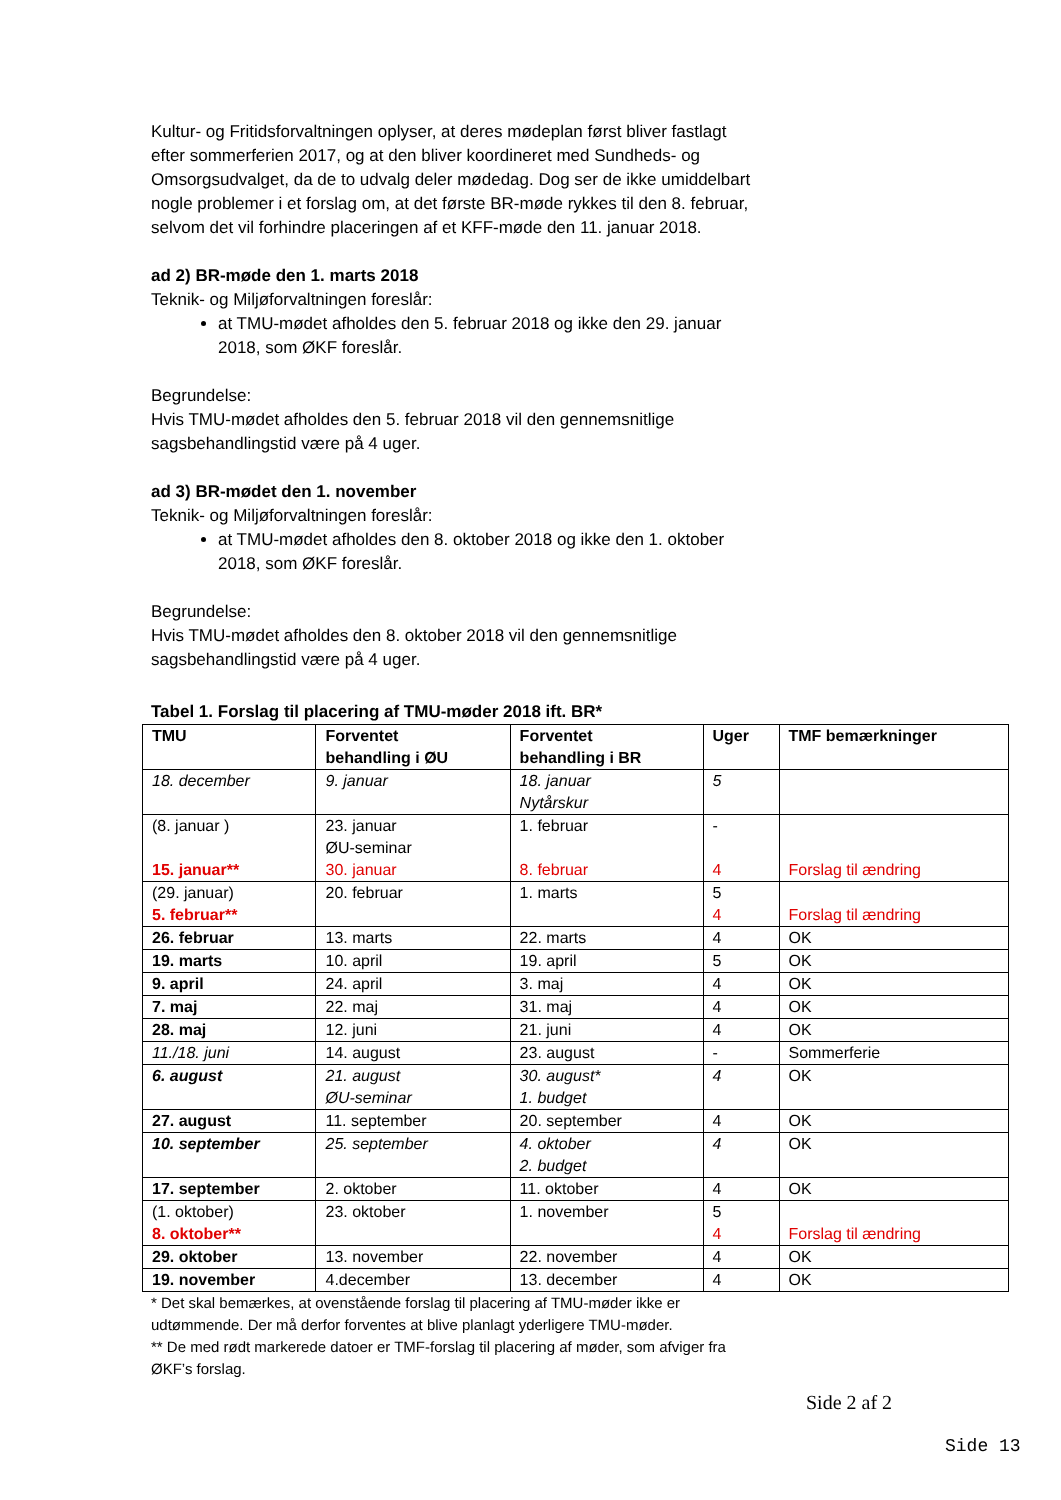Kultur- og Fritidsforvaltningen oplyser, at deres mødeplan først bliver fastlagt efter sommerferien 2017, og at den bliver koordineret med Sundheds- og Omsorgsudvalget, da de to udvalg deler mødedag. Dog ser de ikke umiddelbart nogle problemer i et forslag om, at det første BR-møde rykkes til den 8. februar, selvom det vil forhindre placeringen af et KFF-møde den 11. januar 2018.
ad 2) BR-møde den 1. marts 2018
Teknik- og Miljøforvaltningen foreslår:
at TMU-mødet afholdes den 5. februar 2018 og ikke den 29. januar 2018, som ØKF foreslår.
Begrundelse:
Hvis TMU-mødet afholdes den 5. februar 2018 vil den gennemsnitlige sagsbehandlingstid være på 4 uger.
ad 3) BR-mødet den 1. november
Teknik- og Miljøforvaltningen foreslår:
at TMU-mødet afholdes den 8. oktober 2018 og ikke den 1. oktober 2018, som ØKF foreslår.
Begrundelse:
Hvis TMU-mødet afholdes den 8. oktober 2018 vil den gennemsnitlige sagsbehandlingstid være på 4 uger.
Tabel 1. Forslag til placering af TMU-møder 2018 ift. BR*
| TMU | Forventet behandling i ØU | Forventet behandling i BR | Uger | TMF bemærkninger |
| --- | --- | --- | --- | --- |
| 18. december | 9. januar | 18. januar Nytårskur | 5 | |
| (8. januar ) 15. januar** | 23. januar ØU-seminar 30. januar | 1. februar 8. februar | - 4 | Forslag til ændring |
| (29. januar) 5. februar** | 20. februar | 1. marts | 5 4 | Forslag til ændring |
| 26. februar | 13. marts | 22. marts | 4 | OK |
| 19. marts | 10. april | 19. april | 5 | OK |
| 9. april | 24. april | 3. maj | 4 | OK |
| 7. maj | 22. maj | 31. maj | 4 | OK |
| 28. maj | 12. juni | 21. juni | 4 | OK |
| 11./18. juni | 14. august | 23. august | - | Sommerferie |
| 6. august | 21. august ØU-seminar | 30. august* 1. budget | 4 | OK |
| 27. august | 11. september | 20. september | 4 | OK |
| 10. september | 25. september | 4. oktober 2. budget | 4 | OK |
| 17. september | 2. oktober | 11. oktober | 4 | OK |
| (1. oktober) 8. oktober** | 23. oktober | 1. november | 5 4 | Forslag til ændring |
| 29. oktober | 13. november | 22. november | 4 | OK |
| 19. november | 4.december | 13. december | 4 | OK |
* Det skal bemærkes, at ovenstående forslag til placering af TMU-møder ikke er udtømmende. Der må derfor forventes at blive planlagt yderligere TMU-møder.
** De med rødt markerede datoer er TMF-forslag til placering af møder, som afviger fra ØKF’s forslag.
Side 2 af 2
Side 13